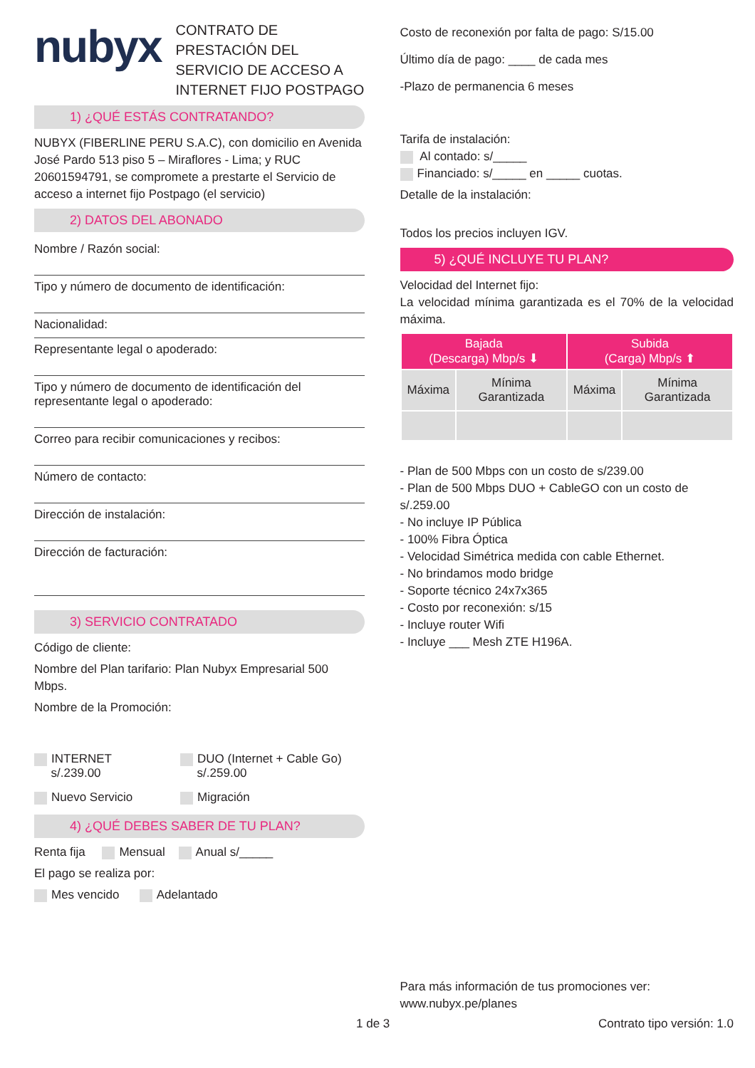nubyx
CONTRATO DE PRESTACIÓN DEL SERVICIO DE ACCESO A INTERNET FIJO POSTPAGO
1) ¿QUÉ ESTÁS CONTRATANDO?
NUBYX (FIBERLINE PERU S.A.C), con domicilio en Avenida José Pardo 513 piso 5 – Miraflores - Lima; y RUC 20601594791, se compromete a prestarte el Servicio de acceso a internet fijo Postpago (el servicio)
2) DATOS DEL ABONADO
Nombre / Razón social:
Tipo y número de documento de identificación:
Nacionalidad:
Representante legal o apoderado:
Tipo y número de documento de identificación del representante legal o apoderado:
Correo para recibir comunicaciones y recibos:
Número de contacto:
Dirección de instalación:
Dirección de facturación:
3) SERVICIO CONTRATADO
Código de cliente:
Nombre del Plan tarifario: Plan Nubyx Empresarial 500 Mbps.
Nombre de la Promoción:
INTERNET
s/.239.00
DUO (Internet + Cable Go)
s/.259.00
Nuevo Servicio Migración
4) ¿QUÉ DEBES SABER DE TU PLAN?
Renta fija Mensual Anual s/_____
El pago se realiza por:
Mes vencido Adelantado
Costo de reconexión por falta de pago: S/15.00
Último día de pago: ____ de cada mes
-Plazo de permanencia 6 meses
Tarifa de instalación:
Al contado: s/_____
Financiado: s/_____ en _____ cuotas.
Detalle de la instalación:
Todos los precios incluyen IGV.
5) ¿QUÉ INCLUYE TU PLAN?
Velocidad del Internet fijo:
La velocidad mínima garantizada es el 70% de la velocidad máxima.
| Bajada (Descarga) Mbp/s ⬇ | | Subida (Carga) Mbp/s ⬆ | |
| --- | --- | --- | --- |
| Máxima | Mínima Garantizada | Máxima | Mínima Garantizada |
- Plan de 500 Mbps con un costo de s/239.00
- Plan de 500 Mbps DUO + CableGO con un costo de s/.259.00
- No incluye IP Pública
- 100% Fibra Óptica
- Velocidad Simétrica medida con cable Ethernet.
- No brindamos modo bridge
- Soporte técnico 24x7x365
- Costo por reconexión: s/15
- Incluye router Wifi
- Incluye ___ Mesh ZTE H196A.
Para más información de tus promociones ver:
www.nubyx.pe/planes
1 de 3 Contrato tipo versión: 1.0